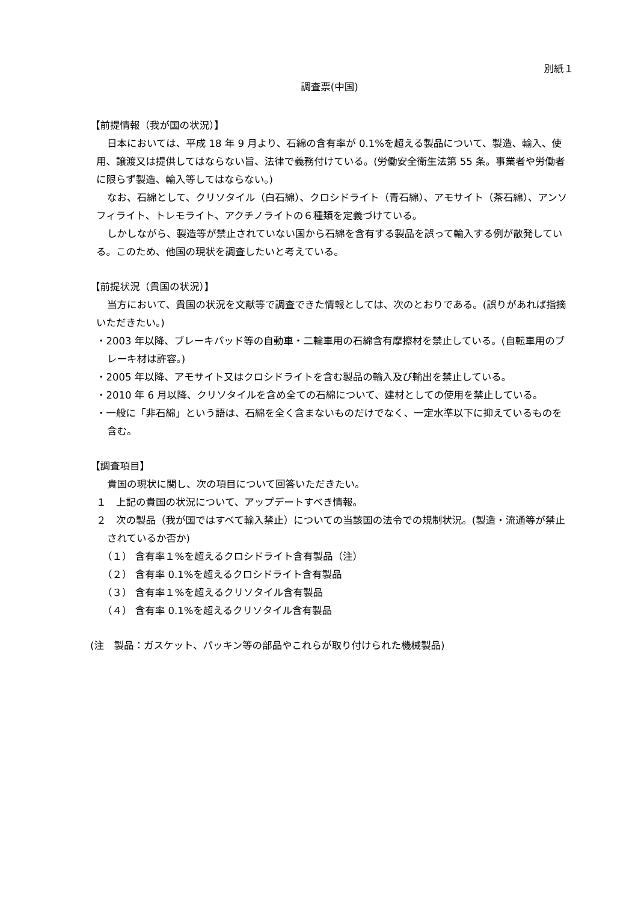別紙１
調査票(中国)
【前提情報（我が国の状況）】
日本においては、平成 18 年 9 月より、石綿の含有率が 0.1%を超える製品について、製造、輸入、使用、譲渡又は提供してはならない旨、法律で義務付けている。(労働安全衛生法第 55 条。事業者や労働者に限らず製造、輸入等してはならない。)
なお、石綿として、クリソタイル（白石綿）、クロシドライト（青石綿）、アモサイト（茶石綿）、アンソフィライト、トレモライト、アクチノライトの６種類を定義づけている。
しかしながら、製造等が禁止されていない国から石綿を含有する製品を誤って輸入する例が散発している。このため、他国の現状を調査したいと考えている。
【前提状況（貴国の状況）】
当方において、貴国の状況を文献等で調査できた情報としては、次のとおりである。(誤りがあれば指摘いただきたい。)
・2003 年以降、ブレーキパッド等の自動車・二輪車用の石綿含有摩擦材を禁止している。(自転車用のブレーキ材は許容。)
・2005 年以降、アモサイト又はクロシドライトを含む製品の輸入及び輸出を禁止している。
・2010 年 6 月以降、クリソタイルを含め全ての石綿について、建材としての使用を禁止している。
・一般に「非石綿」という語は、石綿を全く含まないものだけでなく、一定水準以下に抑えているものを含む。
【調査項目】
貴国の現状に関し、次の項目について回答いただきたい。
１　上記の貴国の状況について、アップデートすべき情報。
２　次の製品（我が国ではすべて輸入禁止）についての当該国の法令での規制状況。(製造・流通等が禁止されているか否か)
（１） 含有率１%を超えるクロシドライト含有製品（注）
（２） 含有率 0.1%を超えるクロシドライト含有製品
（３） 含有率１%を超えるクリソタイル含有製品
（４） 含有率 0.1%を超えるクリソタイル含有製品
(注　製品：ガスケット、パッキン等の部品やこれらが取り付けられた機械製品)